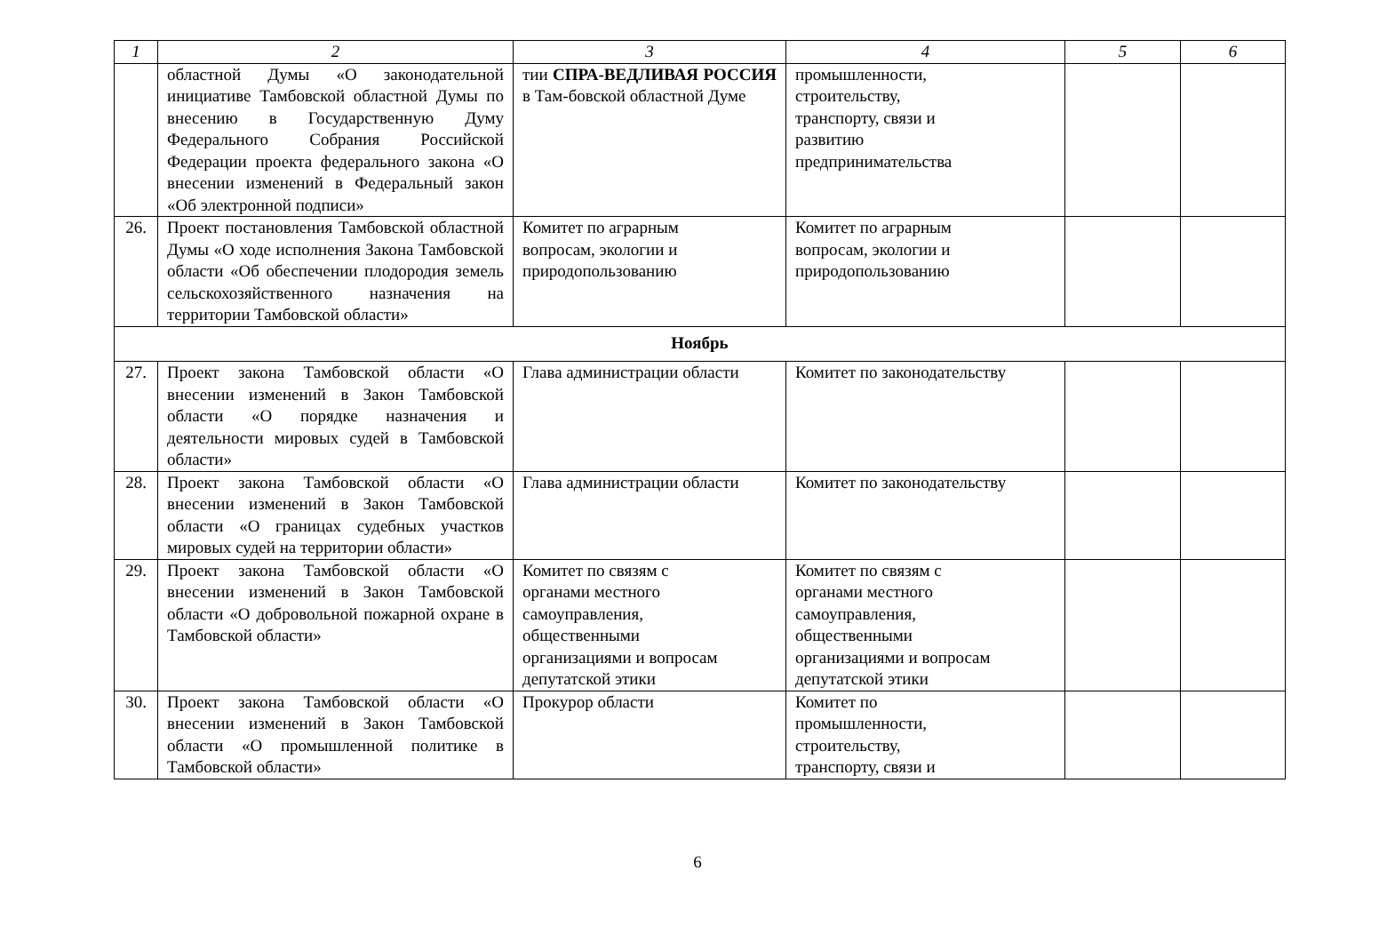| 1 | 2 | 3 | 4 | 5 | 6 |
| --- | --- | --- | --- | --- | --- |
| | областной Думы «О законодательной инициативе Тамбовской областной Думы по внесению в Государственную Думу Федерального Собрания Российской Федерации проекта федерального закона «О внесении изменений в Федеральный закон «Об электронной подписи» | тии СПРА-ВЕДЛИВАЯ РОССИЯ в Там-бовской областной Думе | промышленности, строительству, транспорту, связи и развитию предпринимательства | | |
| 26. | Проект постановления Тамбовской областной Думы «О ходе исполнения Закона Тамбовской области «Об обеспечении плодородия земель сельскохозяйственного назначения на территории Тамбовской области» | Комитет по аграрным вопросам, экологии и природопользованию | Комитет по аграрным вопросам, экологии и природопользованию | | |
| Ноябрь | | | | | |
| 27. | Проект закона Тамбовской области «О внесении изменений в Закон Тамбовской области «О порядке назначения и деятельности мировых судей в Тамбовской области» | Глава администрации области | Комитет по законодательству | | |
| 28. | Проект закона Тамбовской области «О внесении изменений в Закон Тамбовской области «О границах судебных участков мировых судей на территории области» | Глава администрации области | Комитет по законодательству | | |
| 29. | Проект закона Тамбовской области «О внесении изменений в Закон Тамбовской области «О добровольной пожарной охране в Тамбовской области» | Комитет по связям с органами местного самоуправления, общественными организациями и вопросам депутатской этики | Комитет по связям с органами местного самоуправления, общественными организациями и вопросам депутатской этики | | |
| 30. | Проект закона Тамбовской области «О внесении изменений в Закон Тамбовской области «О промышленной политике в Тамбовской области» | Прокурор области | Комитет по промышленности, строительству, транспорту, связи и | | |
6